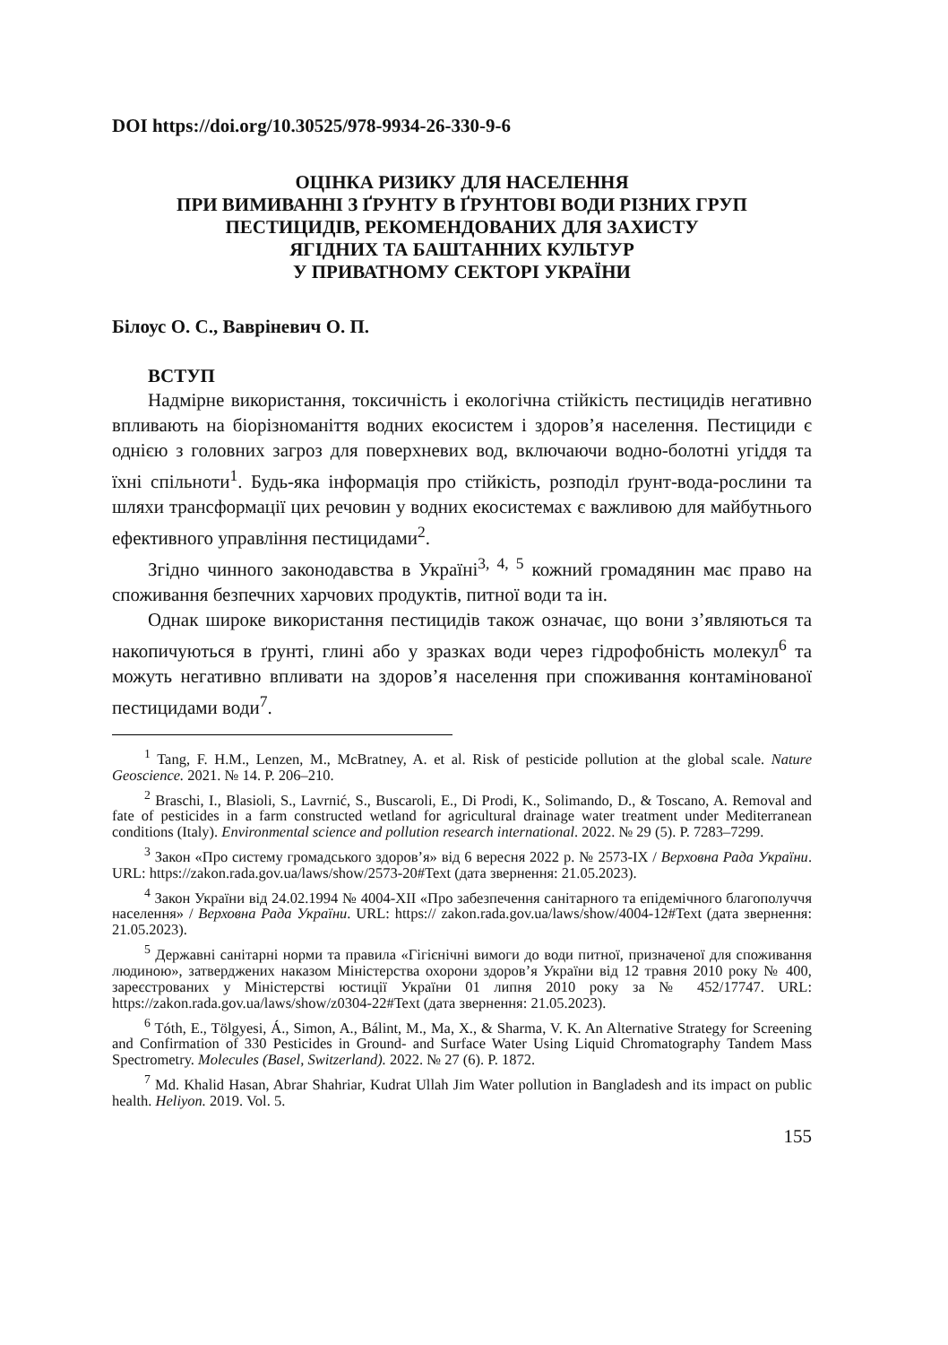DOI https://doi.org/10.30525/978-9934-26-330-9-6
ОЦІНКА РИЗИКУ ДЛЯ НАСЕЛЕННЯ
ПРИ ВИМИВАННІ З ҐРУНТУ В ҐРУНТОВІ ВОДИ РІЗНИХ ГРУП
ПЕСТИЦИДІВ, РЕКОМЕНДОВАНИХ ДЛЯ ЗАХИСТУ
ЯГІДНИХ ТА БАШТАННИХ КУЛЬТУР
У ПРИВАТНОМУ СЕКТОРІ УКРАЇНИ
Білоус О. С., Вавріневич О. П.
ВСТУП
Надмірне використання, токсичність і екологічна стійкість пестицидів негативно впливають на біорізноманіття водних екосистем і здоров’я населення. Пестициди є однією з головних загроз для поверхневих вод, включаючи водно-болотні угіддя та їхні спільноти<sup>1</sup>. Будь-яка інформація про стійкість, розподіл ґрунт-вода-рослини та шляхи трансформації цих речовин у водних екосистемах є важливою для майбутнього ефективного управління пестицидами<sup>2</sup>.
Згідно чинного законодавства в Україні<sup>3, 4, 5</sup> кожний громадянин має право на споживання безпечних харчових продуктів, питної води та ін.
Однак широке використання пестицидів також означає, що вони з’являються та накопичуються в ґрунті, глині або у зразках води через гідрофобність молекул<sup>6</sup> та можуть негативно впливати на здоров’я населення при споживання контамінованої пестицидами води<sup>7</sup>.
<sup>1</sup> Tang, F. H.M., Lenzen, M., McBratney, A. et al. Risk of pesticide pollution at the global scale. Nature Geoscience. 2021. № 14. P. 206–210.
<sup>2</sup> Braschi, I., Blasioli, S., Lavrnić, S., Buscaroli, E., Di Prodi, K., Solimando, D., & Toscano, A. Removal and fate of pesticides in a farm constructed wetland for agricultural drainage water treatment under Mediterranean conditions (Italy). Environmental science and pollution research international. 2022. № 29 (5). P. 7283–7299.
<sup>3</sup> Закон «Про систему громадського здоров’я» від 6 вересня 2022 р. № 2573-IX / Верховна Рада України. URL: https://zakon.rada.gov.ua/laws/show/2573-20#Text (дата звернення: 21.05.2023).
<sup>4</sup> Закон України від 24.02.1994 № 4004-XII «Про забезпечення санітарного та епідемічного благополуччя населення» / Верховна Рада України. URL: https:// zakon.rada.gov.ua/laws/show/4004-12#Text (дата звернення: 21.05.2023).
<sup>5</sup> Державні санітарні норми та правила «Гігієнічні вимоги до води питної, призначеної для споживання людиною», затверджених наказом Міністерства охорони здоров’я України від 12 травня 2010 року № 400, зареєстрованих у Міністерстві юстиції України 01 липня 2010 року за № 452/17747. URL: https://zakon.rada.gov.ua/laws/show/z0304-22#Text (дата звернення: 21.05.2023).
<sup>6</sup> Tóth, E., Tölgyesi, Á., Simon, A., Bálint, M., Ma, X., & Sharma, V. K. An Alternative Strategy for Screening and Confirmation of 330 Pesticides in Ground- and Surface Water Using Liquid Chromatography Tandem Mass Spectrometry. Molecules (Basel, Switzerland). 2022. № 27 (6). P. 1872.
<sup>7</sup> Md. Khalid Hasan, Abrar Shahriar, Kudrat Ullah Jim Water pollution in Bangladesh and its impact on public health. Heliyon. 2019. Vol. 5.
155